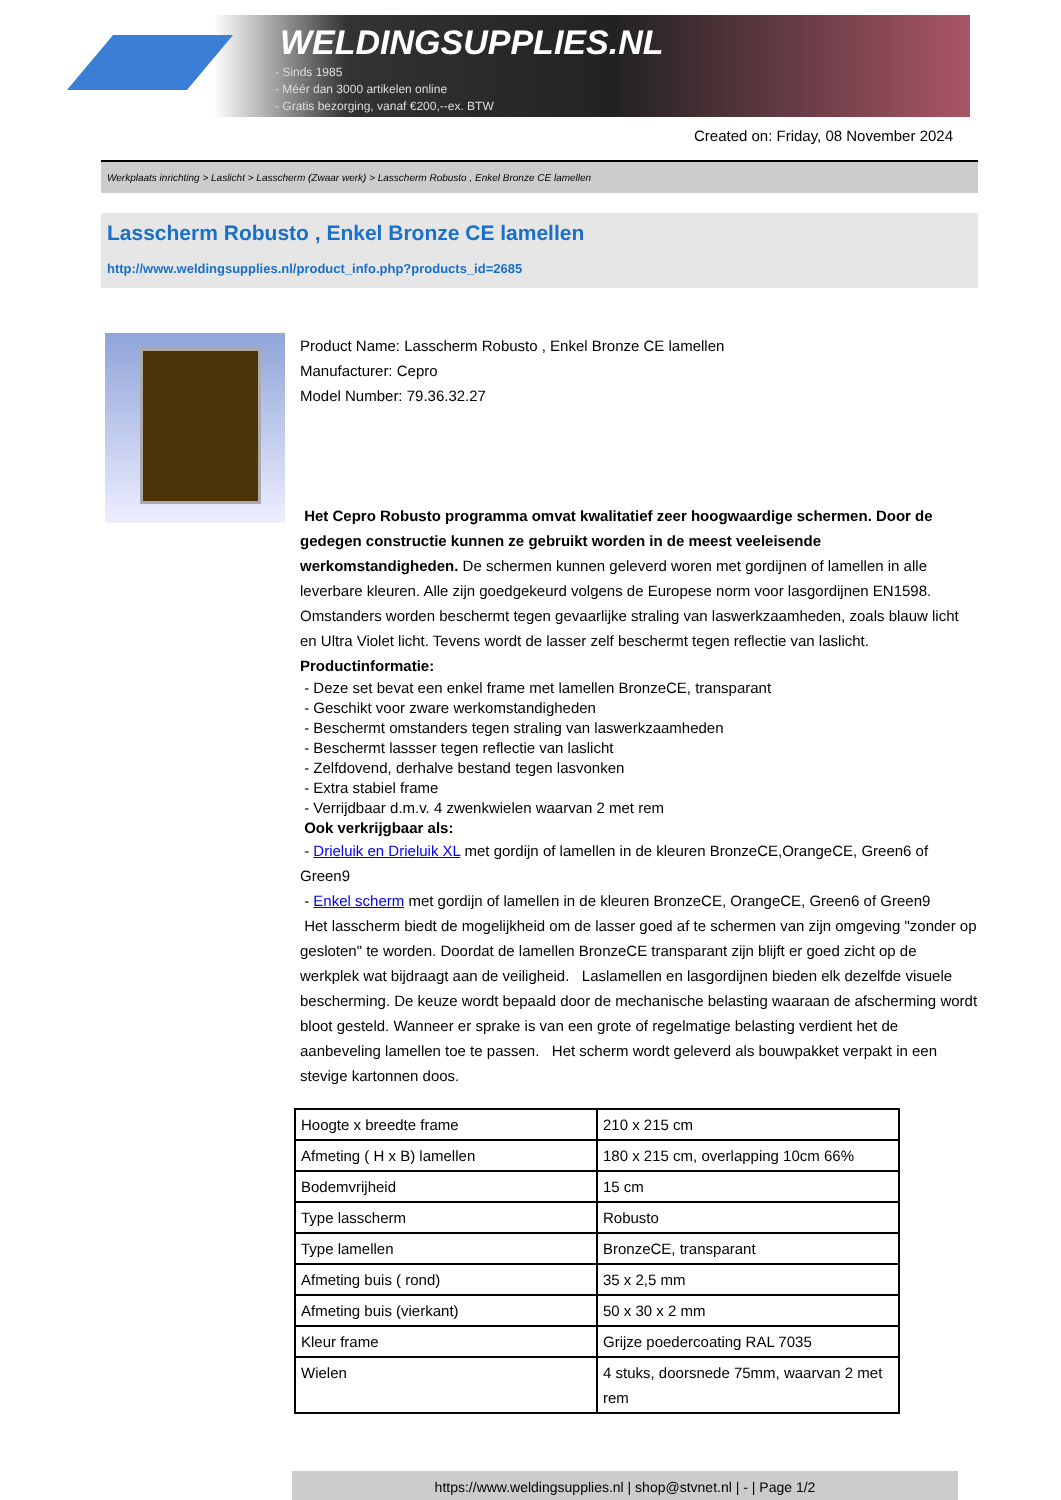WELDINGSUPPLIES.NL
- Sinds 1985
- Méér dan 3000 artikelen online
- Gratis bezorging, vanaf €200,--ex. BTW
Created on: Friday, 08 November 2024
Werkplaats inrichting > Laslicht > Lasscherm (Zwaar werk) > Lasscherm Robusto , Enkel Bronze CE lamellen
Lasscherm Robusto , Enkel Bronze CE lamellen
http://www.weldingsupplies.nl/product_info.php?products_id=2685
Product Name: Lasscherm Robusto , Enkel Bronze CE lamellen
Manufacturer: Cepro
Model Number: 79.36.32.27
Het Cepro Robusto programma omvat kwalitatief zeer hoogwaardige schermen. Door de gedegen constructie kunnen ze gebruikt worden in de meest veeleisende werkomstandigheden. De schermen kunnen geleverd woren met gordijnen of lamellen in alle leverbare kleuren. Alle zijn goedgekeurd volgens de Europese norm voor lasgordijnen EN1598. Omstanders worden beschermt tegen gevaarlijke straling van laswerkzaamheden, zoals blauw licht en Ultra Violet licht. Tevens wordt de lasser zelf beschermt tegen reflectie van laslicht. Productinformatie:
- Deze set bevat een enkel frame met lamellen BronzeCE, transparant
- Geschikt voor zware werkomstandigheden
- Beschermt omstanders tegen straling van laswerkzaamheden
- Beschermt lassser tegen reflectie van laslicht
- Zelfdovend, derhalve bestand tegen lasvonken
- Extra stabiel frame
- Verrijdbaar d.m.v. 4 zwenkwielen waarvan 2 met rem
Ook verkrijgbaar als:
- Drieluik en Drieluik XL met gordijn of lamellen in de kleuren BronzeCE,OrangeCE, Green6 of Green9
- Enkel scherm met gordijn of lamellen in de kleuren BronzeCE, OrangeCE, Green6 of Green9
Het lasscherm biedt de mogelijkheid om de lasser goed af te schermen van zijn omgeving "zonder op gesloten" te worden. Doordat de lamellen BronzeCE transparant zijn blijft er goed zicht op de werkplek wat bijdraagt aan de veiligheid. Laslamellen en lasgordijnen bieden elk dezelfde visuele bescherming. De keuze wordt bepaald door de mechanische belasting waaraan de afscherming wordt bloot gesteld. Wanneer er sprake is van een grote of regelmatige belasting verdient het de aanbeveling lamellen toe te passen. Het scherm wordt geleverd als bouwpakket verpakt in een stevige kartonnen doos.
| Hoogte x breedte frame | 210 x 215 cm |
| Afmeting ( H x B) lamellen | 180 x 215 cm, overlapping 10cm 66% |
| Bodemvrijheid | 15 cm |
| Type lasscherm | Robusto |
| Type lamellen | BronzeCE, transparant |
| Afmeting buis ( rond) | 35 x 2,5 mm |
| Afmeting buis (vierkant) | 50 x 30 x 2 mm |
| Kleur frame | Grijze poedercoating RAL 7035 |
| Wielen | 4 stuks, doorsnede 75mm, waarvan 2 met rem |
https://www.weldingsupplies.nl | shop@stvnet.nl | - | Page 1/2